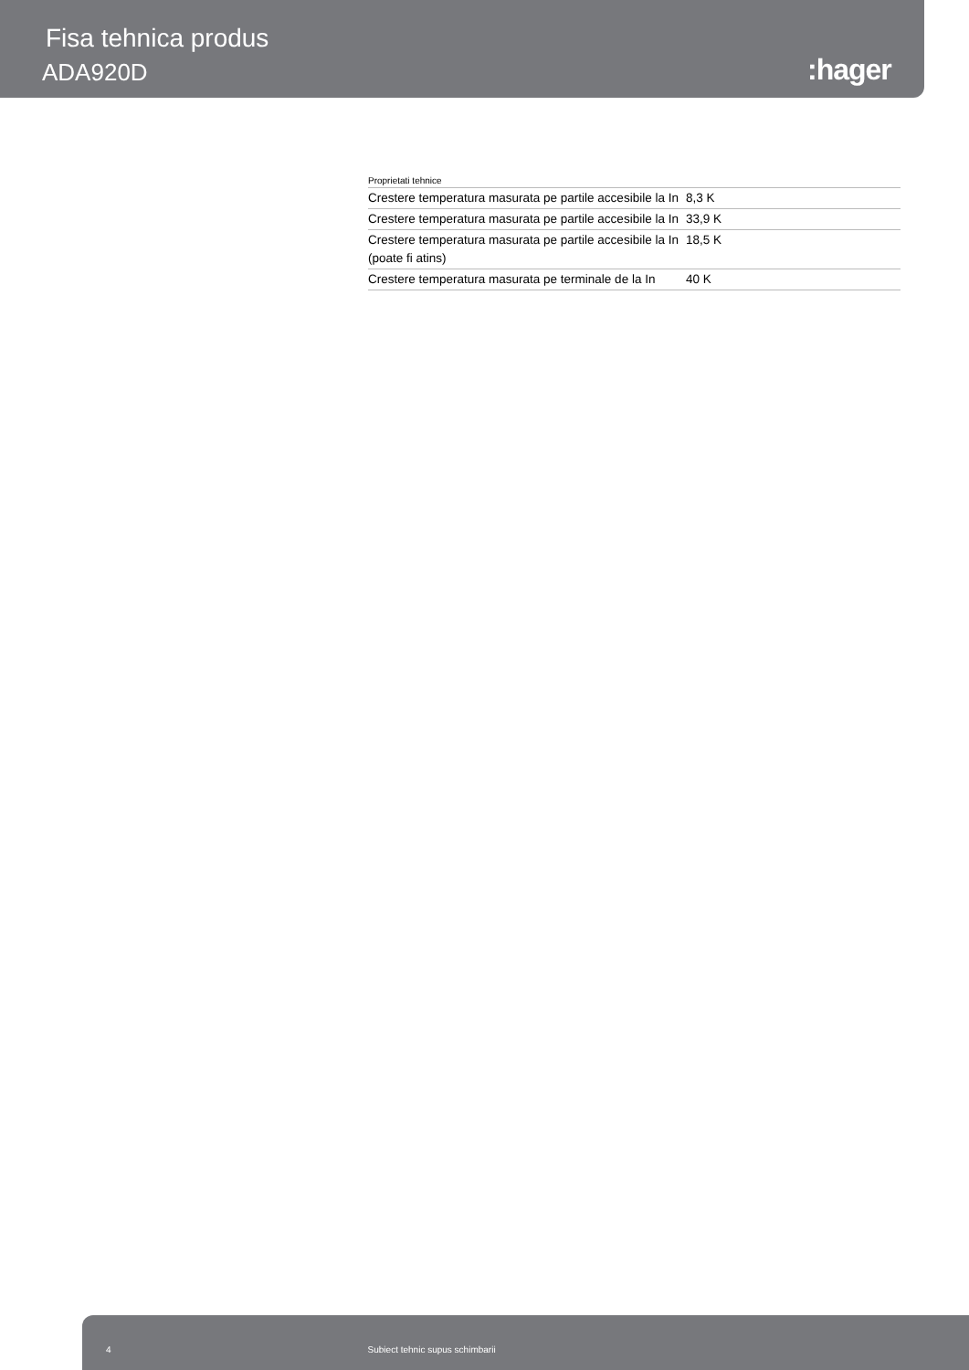Fisa tehnica produs
ADA920D :hager
Proprietati tehnice
| Crestere temperatura masurata pe partile accesibile la In | 8,3 K |
| Crestere temperatura masurata pe partile accesibile la In | 33,9 K |
| Crestere temperatura masurata pe partile accesibile la In (poate fi atins) | 18,5 K |
| Crestere temperatura masurata pe terminale de la In | 40 K |
4 Subiect tehnic supus schimbarii